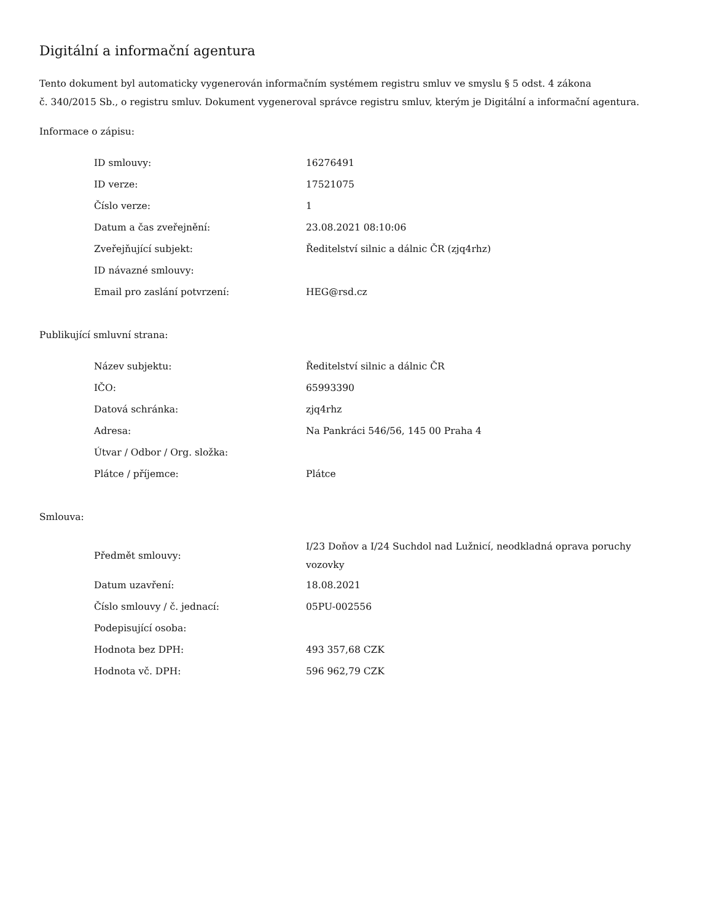Digitální a informační agentura
Tento dokument byl automaticky vygenerován informačním systémem registru smluv ve smyslu § 5 odst. 4 zákona
č. 340/2015 Sb., o registru smluv. Dokument vygeneroval správce registru smluv, kterým je Digitální a informační agentura.
Informace o zápisu:
| ID smlouvy: | 16276491 |
| ID verze: | 17521075 |
| Číslo verze: | 1 |
| Datum a čas zveřejnění: | 23.08.2021 08:10:06 |
| Zveřejňující subjekt: | Ředitelství silnic a dálnic ČR (zjq4rhz) |
| ID návazné smlouvy: | |
| Email pro zaslání potvrzení: | HEG@rsd.cz |
Publikující smluvní strana:
| Název subjektu: | Ředitelství silnic a dálnic ČR |
| IČO: | 65993390 |
| Datová schránka: | zjq4rhz |
| Adresa: | Na Pankráci 546/56, 145 00 Praha 4 |
| Útvar / Odbor / Org. složka: | |
| Plátce / příjemce: | Plátce |
Smlouva:
| Předmět smlouvy: | I/23 Doňov a I/24 Suchdol nad Lužnicí, neodkladná oprava poruchy vozovky |
| Datum uzavření: | 18.08.2021 |
| Číslo smlouvy / č. jednací: | 05PU-002556 |
| Podepisující osoba: | |
| Hodnota bez DPH: | 493 357,68 CZK |
| Hodnota vč. DPH: | 596 962,79 CZK |